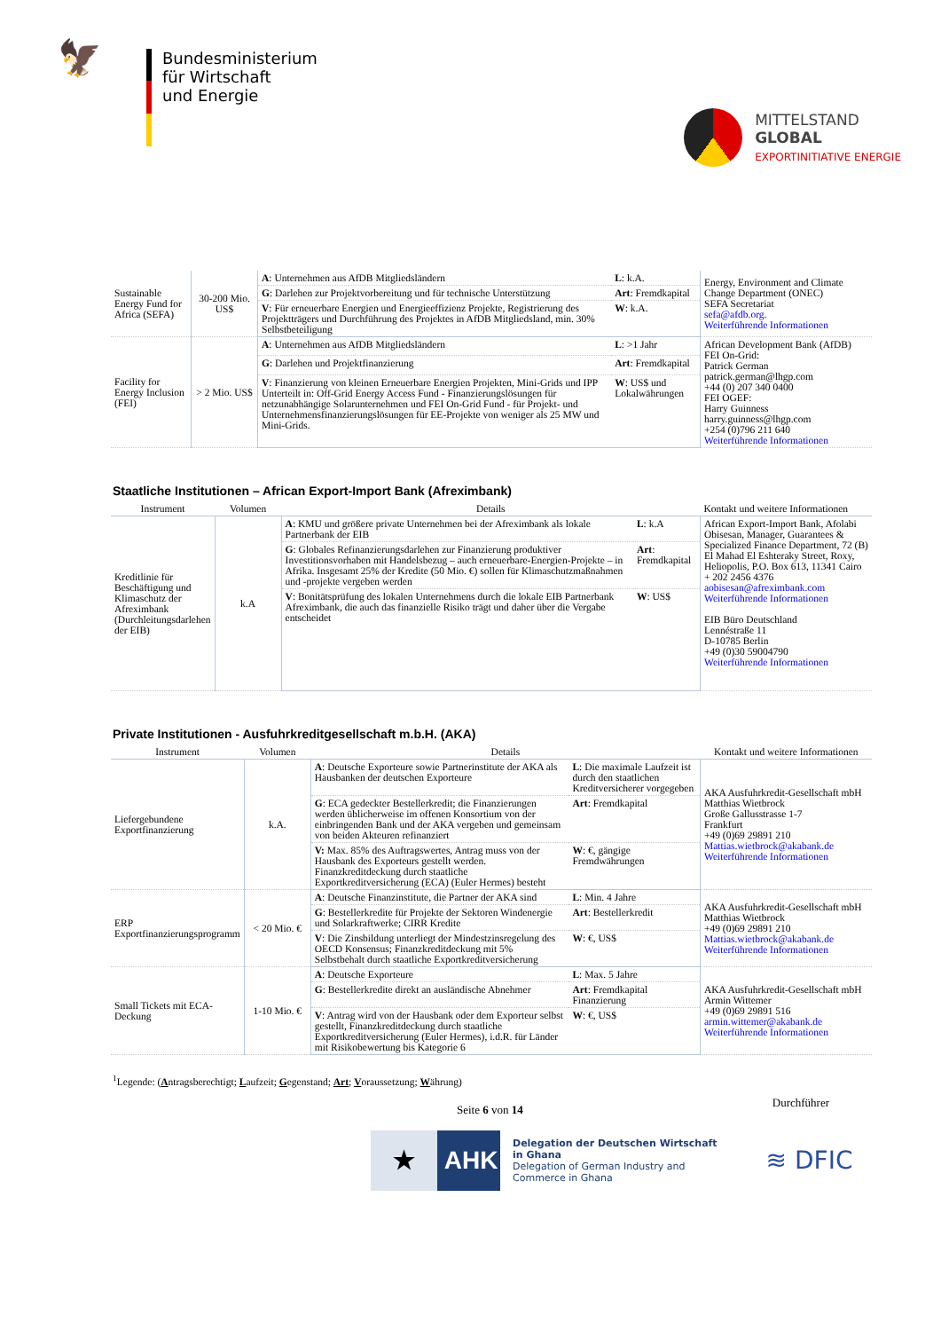🦅
Bundesministerium
für Wirtschaft
und Energie
MITTELSTAND
GLOBAL
EXPORTINITIATIVE ENERGIE
| Sustainable Energy Fund for Africa (SEFA) | 30-200 Mio. US$ | A : Unternehmen aus AfDB Mitgliedsländern | L : k.A. | Energy, Environment and Climate Change Department (ONEC) SEFA Secretariat sefa@afdb.org . Weiterführende Informationen |
| | | G : Darlehen zur Projektvorbereitung und für technische Unterstützung | Art : Fremdkapital | |
| | | V : Für erneuerbare Energien und Energieeffizienz Projekte, Registrierung des Projektträgers und Durchführung des Projektes in AfDB Mitgliedsland, min. 30% Selbstbeteiligung | W : k.A. | |
| Facility for Energy Inclusion (FEI) | > 2 Mio. US$ | A : Unternehmen aus AfDB Mitgliedsländern | L : >1 Jahr | African Development Bank (AfDB) FEI On-Grid: Patrick German patrick.german@lhgp.com +44 (0) 207 340 0400 FEI OGEF: Harry Guinness harry.guinness@lhgp.com +254 (0)796 211 640 Weiterführende Informationen |
| | | G : Darlehen und Projektfinanzierung | Art : Fremdkapital | |
| | | V : Finanzierung von kleinen Erneuerbare Energien Projekten, Mini-Grids und IPP Unterteilt in: Off-Grid Energy Access Fund - Finanzierungslösungen für netzunabhängige Solarunternehmen und FEI On-Grid Fund - für Projekt- und Unternehmensfinanzierungslösungen für EE-Projekte von weniger als 25 MW und Mini-Grids. | W : US$ und Lokalwährungen | |
Staatliche Institutionen – African Export-Import Bank (Afreximbank)
| Instrument | Volumen | Details | | Kontakt und weitere Informationen |
| --- | --- | --- | --- | --- |
| Kreditlinie für Beschäftigung und Klimaschutz der Afreximbank (Durchleitungsdarlehen der EIB) | k.A | A : KMU und größere private Unternehmen bei der Afreximbank als lokale Partnerbank der EIB | L : k.A | African Export-Import Bank, Afolabi Obisesan, Manager, Guarantees & Specialized Finance Department, 72 (B) El Mahad El Eshteraky Street, Roxy, Heliopolis, P.O. Box 613, 11341 Cairo + 202 2456 4376 aobisesan@afreximbank.com Weiterführende Informationen EIB Büro Deutschland Lennéstraße 11 D-10785 Berlin +49 (0)30 59004790 Weiterführende Informationen |
| | | G : Globales Refinanzierungsdarlehen zur Finanzierung produktiver Investitionsvorhaben mit Handelsbezug – auch erneuerbare-Energien-Projekte – in Afrika. Insgesamt 25% der Kredite (50 Mio. €) sollen für Klimaschutzmaßnahmen und -projekte vergeben werden | Art : Fremdkapital | |
| | | V : Bonitätsprüfung des lokalen Unternehmens durch die lokale EIB Partnerbank Afreximbank, die auch das finanzielle Risiko trägt und daher über die Vergabe entscheidet | W : US$ | |
Private Institutionen - Ausfuhrkreditgesellschaft m.b.H. (AKA)
| Instrument | Volumen | Details | | Kontakt und weitere Informationen |
| --- | --- | --- | --- | --- |
| Liefergebundene Exportfinanzierung | k.A. | A : Deutsche Exporteure sowie Partnerinstitute der AKA als Hausbanken der deutschen Exporteure | L : Die maximale Laufzeit ist durch den staatlichen Kreditversicherer vorgegeben | AKA Ausfuhrkredit-Gesellschaft mbH Matthias Wietbrock Große Gallusstrasse 1-7 Frankfurt +49 (0)69 29891 210 Mattias.wietbrock@akabank.de Weiterführende Informationen |
| | | G : ECA gedeckter Bestellerkredit; die Finanzierungen werden üblicherweise im offenen Konsortium von der einbringenden Bank und der AKA vergeben und gemeinsam von beiden Akteuren refinanziert | Art : Fremdkapital | |
| | | V: Max. 85% des Auftragswertes, Antrag muss von der Hausbank des Exporteurs gestellt werden. Finanzkreditdeckung durch staatliche Exportkreditversicherung (ECA) (Euler Hermes) besteht | W : €, gängige Fremdwährungen | |
| ERP Exportfinanzierungsprogramm | < 20 Mio. € | A : Deutsche Finanzinstitute, die Partner der AKA sind | L : Min. 4 Jahre | AKA Ausfuhrkredit-Gesellschaft mbH Matthias Wietbrock +49 (0)69 29891 210 Mattias.wietbrock@akabank.de Weiterführende Informationen |
| | | G : Bestellerkredite für Projekte der Sektoren Windenergie und Solarkraftwerke; CIRR Kredite | Art : Bestellerkredit | |
| | | V : Die Zinsbildung unterliegt der Mindestzinsregelung des OECD Konsensus; Finanzkreditdeckung mit 5% Selbstbehalt durch staatliche Exportkreditversicherung | W : €, US$ | |
| Small Tickets mit ECA-Deckung | 1-10 Mio. € | A : Deutsche Exporteure | L : Max. 5 Jahre | AKA Ausfuhrkredit-Gesellschaft mbH Armin Wittemer +49 (0)69 29891 516 armin.wittemer@akabank.de Weiterführende Informationen |
| | | G : Bestellerkredite direkt an ausländische Abnehmer | Art : Fremdkapital Finanzierung | |
| | | V : Antrag wird von der Hausbank oder dem Exporteur selbst gestellt, Finanzkreditdeckung durch staatliche Exportkreditversicherung (Euler Hermes), i.d.R. für Länder mit Risikobewertung bis Kategorie 6 | W : €, US$ | |
<sup>1</sup> Legende: (Antragsberechtigt; Laufzeit; Gegenstand; Art; Voraussetzung; Währung)
Seite 6 von 14 Durchführer
★ AHK
Delegation der Deutschen Wirtschaft
in Ghana
Delegation of German Industry and
Commerce in Ghana
≋ DFIC